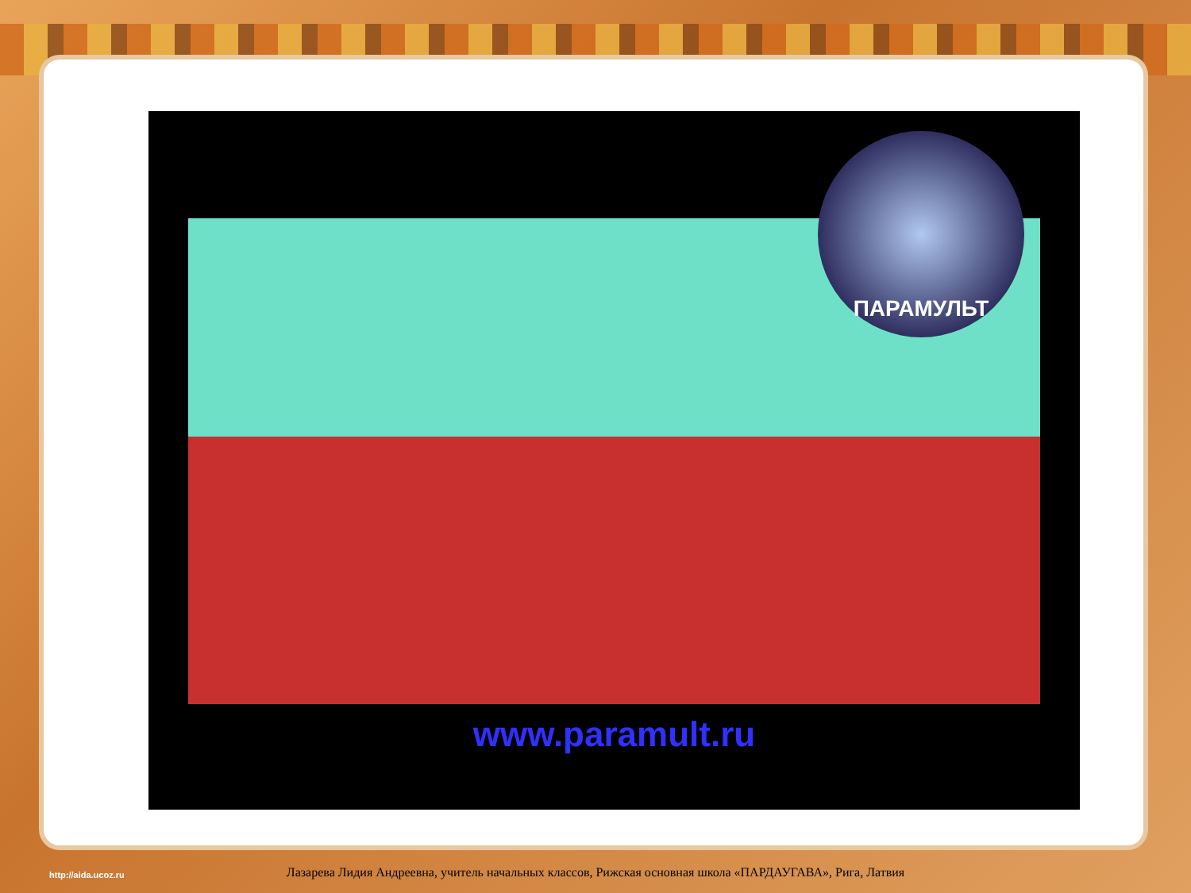ПАРАМУЛЬТ
www.paramult.ru
http://aida.ucoz.ru
Лазарева Лидия Андреевна, учитель начальных классов, Рижская основная школа «ПАРДАУГАВА», Рига, Латвия